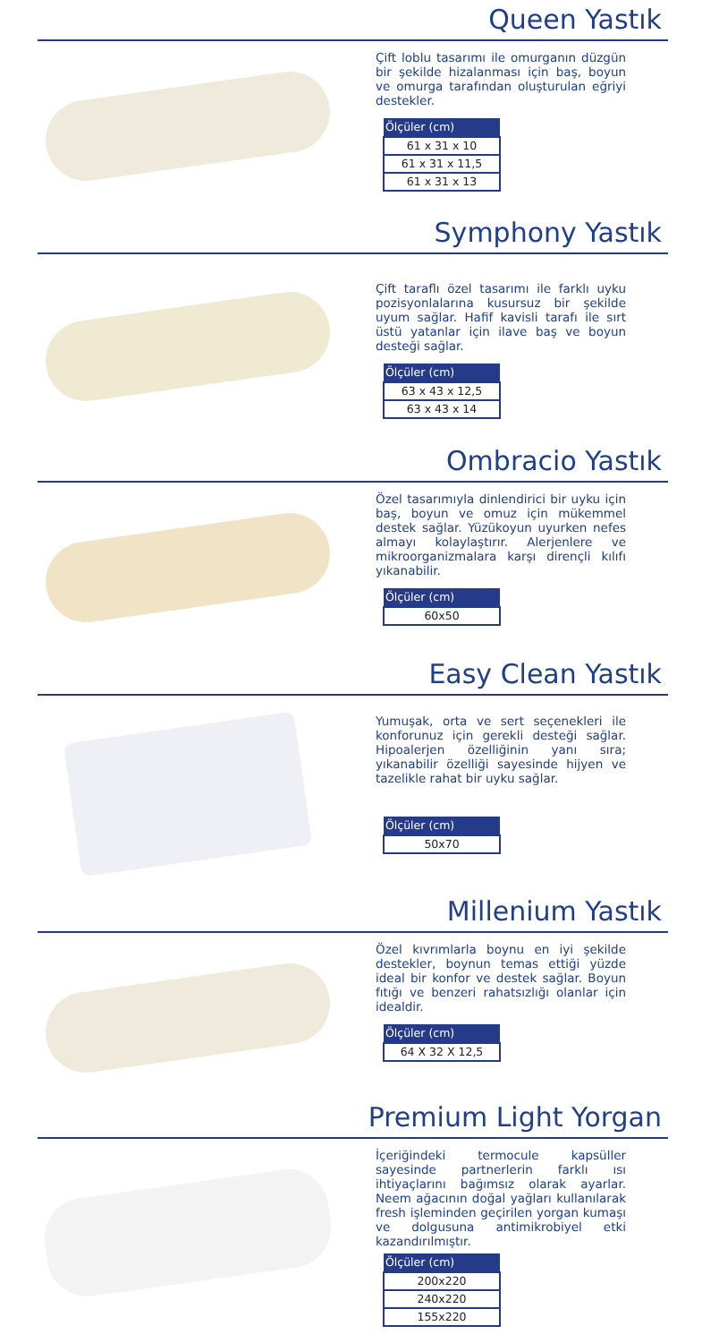Queen Yastık
Çift loblu tasarımı ile omurganın düzgün bir şekilde hizalanması için baş, boyun ve omurga tarafından oluşturulan eğriyi destekler.
| Ölçüler (cm) |
| --- |
| 61 x 31 x 10 |
| 61 x 31 x 11,5 |
| 61 x 31 x 13 |
Symphony Yastık
Çift taraflı özel tasarımı ile farklı uyku pozisyonlalarına kusursuz bir şekilde uyum sağlar. Hafif kavisli tarafı ile sırt üstü yatanlar için ilave baş ve boyun desteği sağlar.
| Ölçüler (cm) |
| --- |
| 63 x 43 x 12,5 |
| 63 x 43 x 14 |
Ombracio Yastık
Özel tasarımıyla dinlendirici bir uyku için baş, boyun ve omuz için mükemmel destek sağlar. Yüzükoyun uyurken nefes almayı kolaylaştırır. Alerjenlere ve mikroorganizmalara karşı dirençli kılıfı yıkanabilir.
| Ölçüler (cm) |
| --- |
| 60x50 |
Easy Clean Yastık
Yumuşak, orta ve sert seçenekleri ile konforunuz için gerekli desteği sağlar. Hipoalerjen özelliğinin yanı sıra; yıkanabilir özelliği sayesinde hijyen ve tazelikle rahat bir uyku sağlar.
| Ölçüler (cm) |
| --- |
| 50x70 |
Millenium Yastık
Özel kıvrımlarla boynu en iyi şekilde destekler, boynun temas ettiği yüzde ideal bir konfor ve destek sağlar. Boyun fıtığı ve benzeri rahatsızlığı olanlar için idealdir.
| Ölçüler (cm) |
| --- |
| 64 X 32 X 12,5 |
Premium Light Yorgan
İçeriğindeki termocule kapsüller sayesinde partnerlerin farklı ısı ihtiyaçlarını bağımsız olarak ayarlar. Neem ağacının doğal yağları kullanılarak fresh işleminden geçirilen yorgan kumaşı ve dolgusuna antimikrobiyel etki kazandırılmıştır.
| Ölçüler (cm) |
| --- |
| 200x220 |
| 240x220 |
| 155x220 |